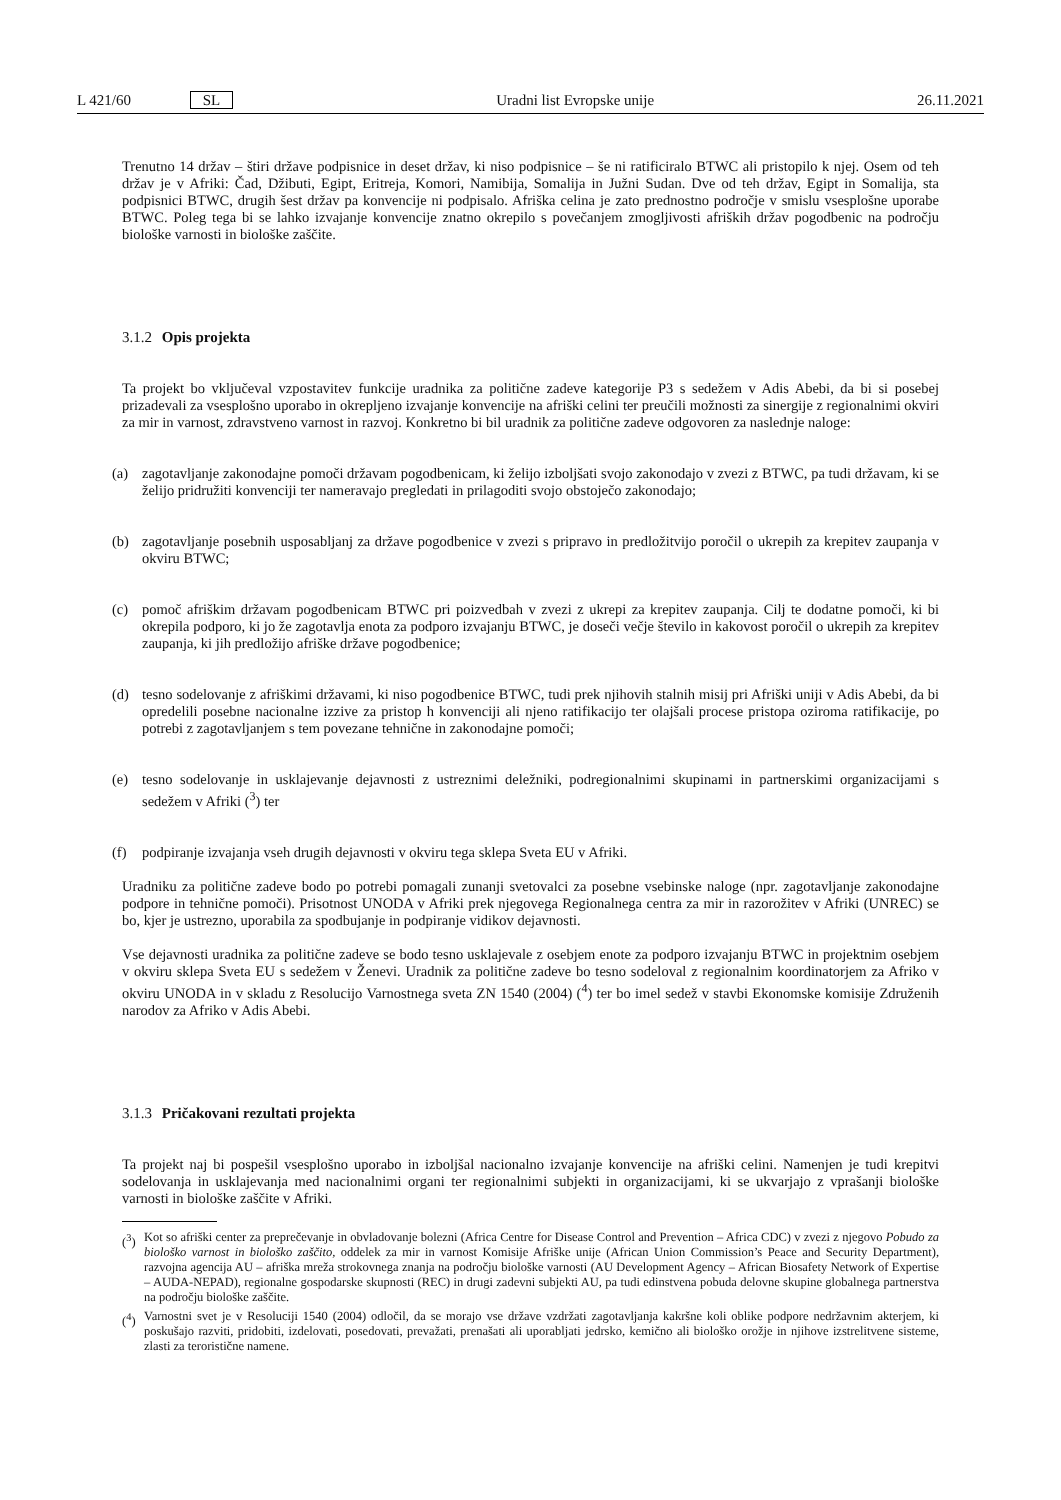L 421/60 SL Uradni list Evropske unije 26.11.2021
Trenutno 14 držav – štiri države podpisnice in deset držav, ki niso podpisnice – še ni ratificiralo BTWC ali pristopilo k njej. Osem od teh držav je v Afriki: Čad, Džibuti, Egipt, Eritreja, Komori, Namibija, Somalija in Južni Sudan. Dve od teh držav, Egipt in Somalija, sta podpisnici BTWC, drugih šest držav pa konvencije ni podpisalo. Afriška celina je zato prednostno področje v smislu vsesplošne uporabe BTWC. Poleg tega bi se lahko izvajanje konvencije znatno okrepilo s povečanjem zmogljivosti afriških držav pogodbenic na področju biološke varnosti in biološke zaščite.
3.1.2 Opis projekta
Ta projekt bo vključeval vzpostavitev funkcije uradnika za politične zadeve kategorije P3 s sedežem v Adis Abebi, da bi si posebej prizadevali za vsesplošno uporabo in okrepljeno izvajanje konvencije na afriški celini ter preučili možnosti za sinergije z regionalnimi okviri za mir in varnost, zdravstveno varnost in razvoj. Konkretno bi bil uradnik za politične zadeve odgovoren za naslednje naloge:
(a) zagotavljanje zakonodajne pomoči državam pogodbenicam, ki želijo izboljšati svojo zakonodajo v zvezi z BTWC, pa tudi državam, ki se želijo pridružiti konvenciji ter nameravajo pregledati in prilagoditi svojo obstoječo zakonodajo;
(b) zagotavljanje posebnih usposabljanj za države pogodbenice v zvezi s pripravo in predložitvijo poročil o ukrepih za krepitev zaupanja v okviru BTWC;
(c) pomoč afriškim državam pogodbenicam BTWC pri poizvedbah v zvezi z ukrepi za krepitev zaupanja. Cilj te dodatne pomoči, ki bi okrepila podporo, ki jo že zagotavlja enota za podporo izvajanju BTWC, je doseči večje število in kakovost poročil o ukrepih za krepitev zaupanja, ki jih predložijo afriške države pogodbenice;
(d) tesno sodelovanje z afriškimi državami, ki niso pogodbenice BTWC, tudi prek njihovih stalnih misij pri Afriški uniji v Adis Abebi, da bi opredelili posebne nacionalne izzive za pristop h konvenciji ali njeno ratifikacijo ter olajšali procese pristopa oziroma ratifikacije, po potrebi z zagotavljanjem s tem povezane tehnične in zakonodajne pomoči;
(e) tesno sodelovanje in usklajevanje dejavnosti z ustreznimi deležniki, podregionalnimi skupinami in partnerskimi organizacijami s sedežem v Afriki (<sup>3</sup>) ter
(f) podpiranje izvajanja vseh drugih dejavnosti v okviru tega sklepa Sveta EU v Afriki.
Uradniku za politične zadeve bodo po potrebi pomagali zunanji svetovalci za posebne vsebinske naloge (npr. zagotavljanje zakonodajne podpore in tehnične pomoči). Prisotnost UNODA v Afriki prek njegovega Regionalnega centra za mir in razorožitev v Afriki (UNREC) se bo, kjer je ustrezno, uporabila za spodbujanje in podpiranje vidikov dejavnosti.
Vse dejavnosti uradnika za politične zadeve se bodo tesno usklajevale z osebjem enote za podporo izvajanju BTWC in projektnim osebjem v okviru sklepa Sveta EU s sedežem v Ženevi. Uradnik za politične zadeve bo tesno sodeloval z regionalnim koordinatorjem za Afriko v okviru UNODA in v skladu z Resolucijo Varnostnega sveta ZN 1540 (2004) (<sup>4</sup>) ter bo imel sedež v stavbi Ekonomske komisije Združenih narodov za Afriko v Adis Abebi.
3.1.3 Pričakovani rezultati projekta
Ta projekt naj bi pospešil vsesplošno uporabo in izboljšal nacionalno izvajanje konvencije na afriški celini. Namenjen je tudi krepitvi sodelovanja in usklajevanja med nacionalnimi organi ter regionalnimi subjekti in organizacijami, ki se ukvarjajo z vprašanji biološke varnosti in biološke zaščite v Afriki.
(<sup>3</sup>) Kot so afriški center za preprečevanje in obvladovanje bolezni (Africa Centre for Disease Control and Prevention – Africa CDC) v zvezi z njegovo Pobudo za biološko varnost in biološko zaščito, oddelek za mir in varnost Komisije Afriške unije (African Union Commission’s Peace and Security Department), razvojna agencija AU – afriška mreža strokovnega znanja na področju biološke varnosti (AU Development Agency – African Biosafety Network of Expertise – AUDA-NEPAD), regionalne gospodarske skupnosti (REC) in drugi zadevni subjekti AU, pa tudi edinstvena pobuda delovne skupine globalnega partnerstva na področju biološke zaščite.
(<sup>4</sup>) Varnostni svet je v Resoluciji 1540 (2004) odločil, da se morajo vse države vzdržati zagotavljanja kakršne koli oblike podpore nedržavnim akterjem, ki poskušajo razviti, pridobiti, izdelovati, posedovati, prevažati, prenašati ali uporabljati jedrsko, kemično ali biološko orožje in njihove izstrelitvene sisteme, zlasti za teroristične namene.